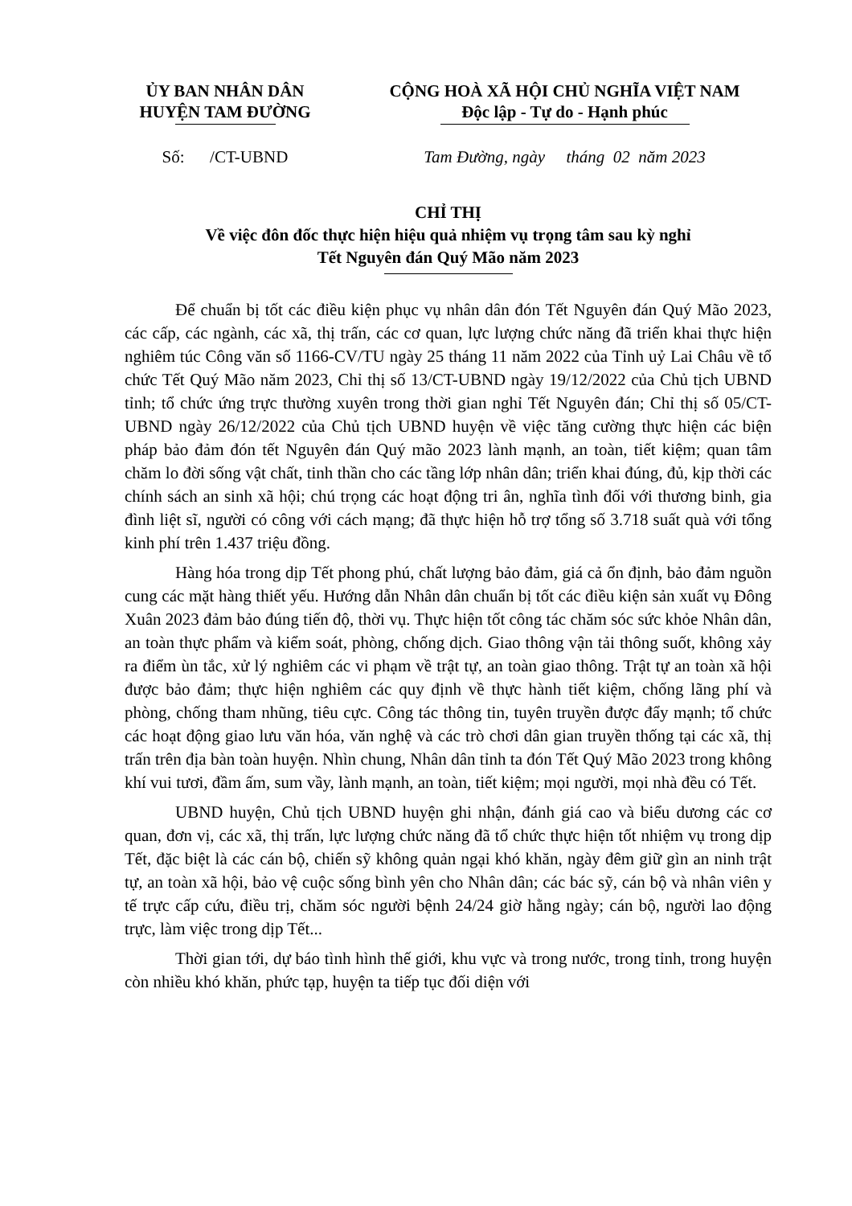ỦY BAN NHÂN DÂN
HUYỆN TAM ĐƯỜNG
CỘNG HOÀ XÃ HỘI CHỦ NGHĨA VIỆT NAM
Độc lập - Tự do - Hạnh phúc
Số: /CT-UBND Tam Đường, ngày tháng 02 năm 2023
CHỈ THỊ
Về việc đôn đốc thực hiện hiệu quả nhiệm vụ trọng tâm sau kỳ nghỉ
Tết Nguyên đán Quý Mão năm 2023
Để chuẩn bị tốt các điều kiện phục vụ nhân dân đón Tết Nguyên đán Quý Mão 2023, các cấp, các ngành, các xã, thị trấn, các cơ quan, lực lượng chức năng đã triển khai thực hiện nghiêm túc Công văn số 1166-CV/TU ngày 25 tháng 11 năm 2022 của Tỉnh uỷ Lai Châu về tổ chức Tết Quý Mão năm 2023, Chỉ thị số 13/CT-UBND ngày 19/12/2022 của Chủ tịch UBND tỉnh; tổ chức ứng trực thường xuyên trong thời gian nghỉ Tết Nguyên đán; Chỉ thị số 05/CT-UBND ngày 26/12/2022 của Chủ tịch UBND huyện về việc tăng cường thực hiện các biện pháp bảo đảm đón tết Nguyên đán Quý mão 2023 lành mạnh, an toàn, tiết kiệm; quan tâm chăm lo đời sống vật chất, tinh thần cho các tầng lớp nhân dân; triển khai đúng, đủ, kịp thời các chính sách an sinh xã hội; chú trọng các hoạt động tri ân, nghĩa tình đối với thương binh, gia đình liệt sĩ, người có công với cách mạng; đã thực hiện hỗ trợ tổng số 3.718 suất quà với tổng kinh phí trên 1.437 triệu đồng.
Hàng hóa trong dịp Tết phong phú, chất lượng bảo đảm, giá cả ổn định, bảo đảm nguồn cung các mặt hàng thiết yếu. Hướng dẫn Nhân dân chuẩn bị tốt các điều kiện sản xuất vụ Đông Xuân 2023 đảm bảo đúng tiến độ, thời vụ. Thực hiện tốt công tác chăm sóc sức khỏe Nhân dân, an toàn thực phẩm và kiểm soát, phòng, chống dịch. Giao thông vận tải thông suốt, không xảy ra điểm ùn tắc, xử lý nghiêm các vi phạm về trật tự, an toàn giao thông. Trật tự an toàn xã hội được bảo đảm; thực hiện nghiêm các quy định về thực hành tiết kiệm, chống lãng phí và phòng, chống tham nhũng, tiêu cực. Công tác thông tin, tuyên truyền được đẩy mạnh; tổ chức các hoạt động giao lưu văn hóa, văn nghệ và các trò chơi dân gian truyền thống tại các xã, thị trấn trên địa bàn toàn huyện. Nhìn chung, Nhân dân tỉnh ta đón Tết Quý Mão 2023 trong không khí vui tươi, đầm ấm, sum vầy, lành mạnh, an toàn, tiết kiệm; mọi người, mọi nhà đều có Tết.
UBND huyện, Chủ tịch UBND huyện ghi nhận, đánh giá cao và biểu dương các cơ quan, đơn vị, các xã, thị trấn, lực lượng chức năng đã tổ chức thực hiện tốt nhiệm vụ trong dịp Tết, đặc biệt là các cán bộ, chiến sỹ không quản ngại khó khăn, ngày đêm giữ gìn an ninh trật tự, an toàn xã hội, bảo vệ cuộc sống bình yên cho Nhân dân; các bác sỹ, cán bộ và nhân viên y tế trực cấp cứu, điều trị, chăm sóc người bệnh 24/24 giờ hằng ngày; cán bộ, người lao động trực, làm việc trong dịp Tết...
Thời gian tới, dự báo tình hình thế giới, khu vực và trong nước, trong tỉnh, trong huyện còn nhiều khó khăn, phức tạp, huyện ta tiếp tục đối diện với